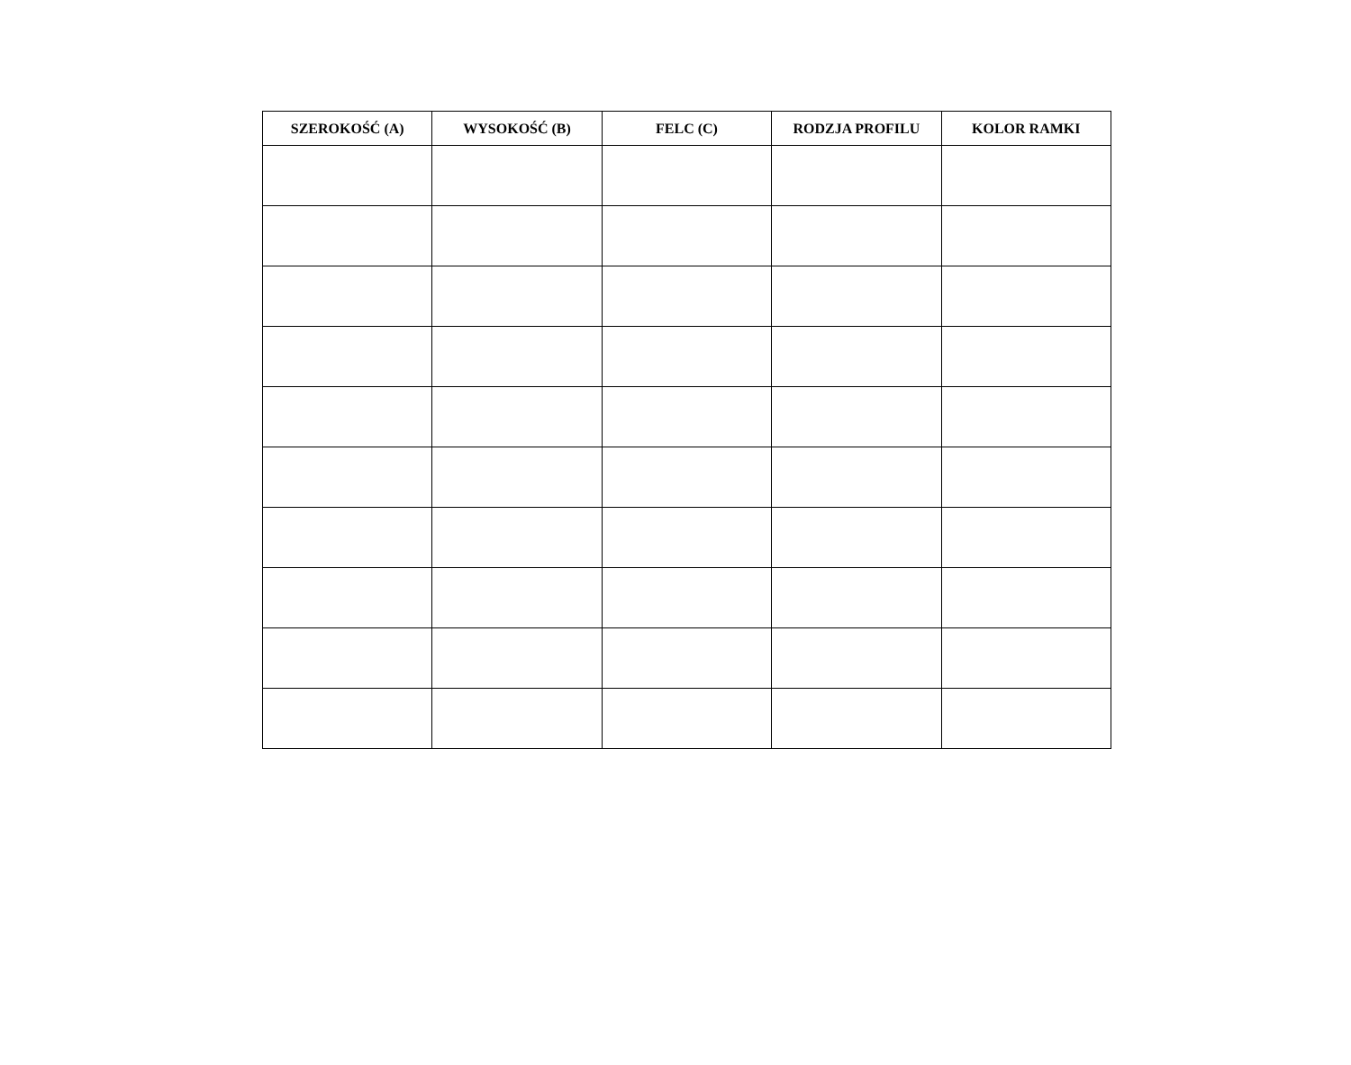| SZEROKOŚĆ (A) | WYSOKOŚĆ (B) | FELC (C) | RODZJA PROFILU | KOLOR RAMKI |
| --- | --- | --- | --- | --- |